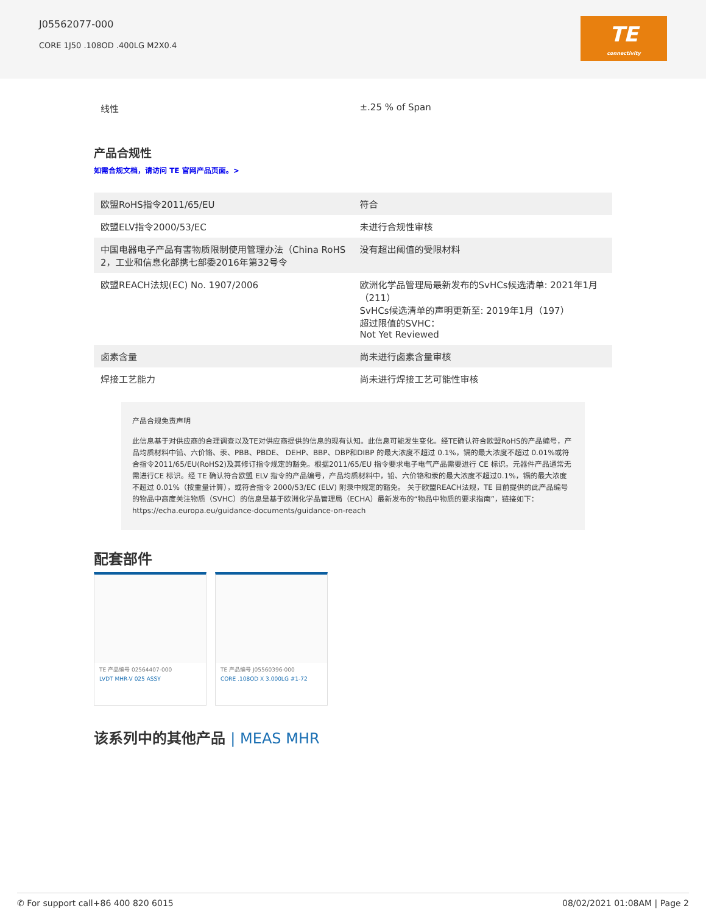J05562077-000
CORE 1J50 .108OD .400LG M2X0.4
TE
connectivity
| 线性 | ±.25 % of Span |
产品合规性
如需合规文档，请访问 TE 官网产品页面。>
| 欧盟RoHS指令2011/65/EU | 符合 |
| 欧盟ELV指令2000/53/EC | 未进行合规性审核 |
| 中国电器电子产品有害物质限制使用管理办法（China RoHS 2，工业和信息化部携七部委2016年第32号令 | 没有超出阈值的受限材料 |
| 欧盟REACH法规(EC) No. 1907/2006 | 欧洲化学品管理局最新发布的SvHCs候选清单: 2021年1月（211） SvHCs候选清单的声明更新至: 2019年1月（197） 超过限值的SVHC： Not Yet Reviewed |
| 卤素含量 | 尚未进行卤素含量审核 |
| 焊接工艺能力 | 尚未进行焊接工艺可能性审核 |
产品合规免责声明
此信息基于对供应商的合理调查以及TE对供应商提供的信息的现有认知。此信息可能发生变化。经TE确认符合欧盟RoHS的产品编号，产品均质材料中铅、六价铬、汞、PBB、PBDE、 DEHP、BBP、DBP和DIBP 的最大浓度不超过 0.1%，镉的最大浓度不超过 0.01%或符合指令2011/65/EU(RoHS2)及其修订指令规定的豁免。根据2011/65/EU 指令要求电子电气产品需要进行 CE 标识。元器件产品通常无需进行CE 标识。经 TE 确认符合欧盟 ELV 指令的产品编号，产品均质材料中，铅、六价铬和汞的最大浓度不超过0.1%，镉的最大浓度不超过 0.01%（按重量计算），或符合指令 2000/53/EC (ELV) 附录中规定的豁免。 关于欧盟REACH法规，TE 目前提供的此产品编号的物品中高度关注物质（SVHC）的信息是基于欧洲化学品管理局（ECHA）最新发布的“物品中物质的要求指南”，链接如下：https://echa.europa.eu/guidance-documents/guidance-on-reach
配套部件
TE 产品编号 02564407-000
LVDT MHR-V 025 ASSY
TE 产品编号 J05560396-000
CORE .108OD X 3.000LG #1-72
该系列中的其他产品 | MEAS MHR
✆ For support call+86 400 820 6015 08/02/2021 01:08AM | Page 2